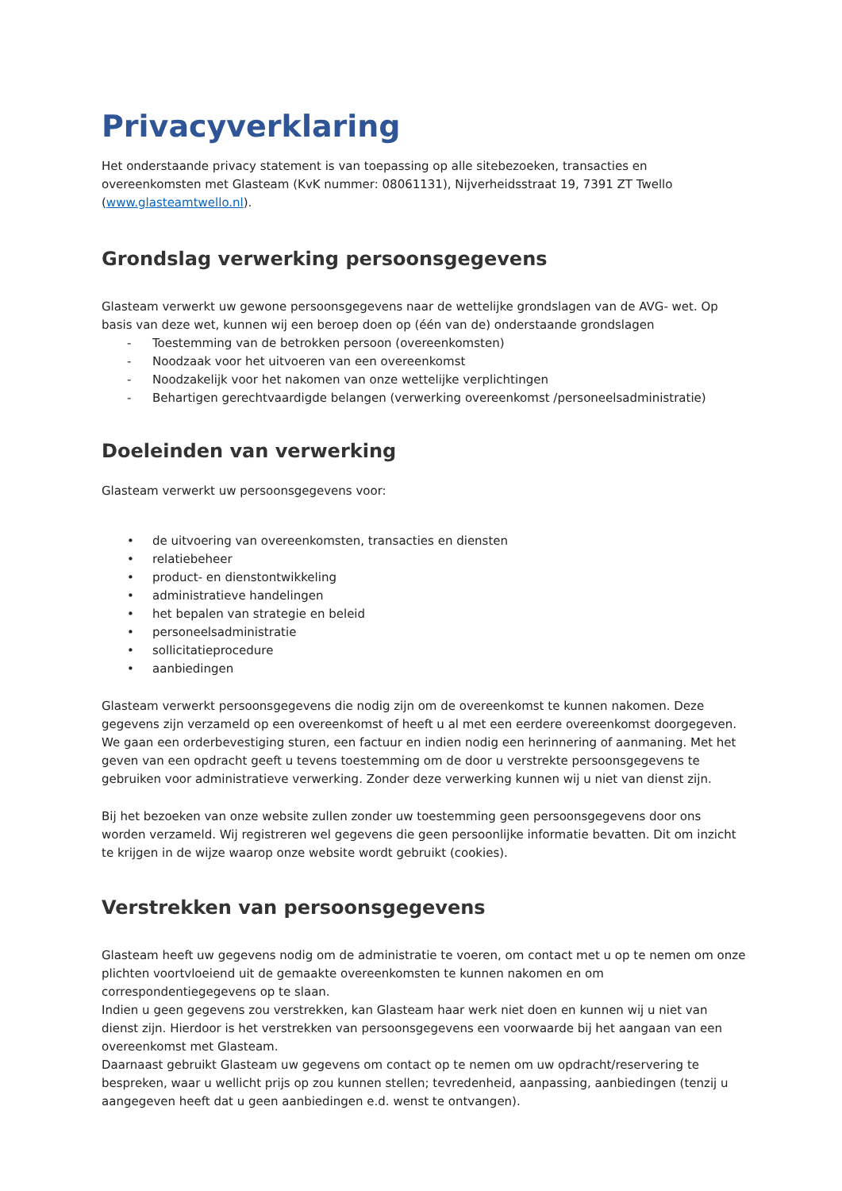Privacyverklaring
Het onderstaande privacy statement is van toepassing op alle sitebezoeken, transacties en overeenkomsten met Glasteam (KvK nummer: 08061131), Nijverheidsstraat 19, 7391 ZT Twello (www.glasteamtwello.nl).
Grondslag verwerking persoonsgegevens
Glasteam verwerkt uw gewone persoonsgegevens naar de wettelijke grondslagen van de AVG- wet. Op basis van deze wet, kunnen wij een beroep doen op (één van de) onderstaande grondslagen
- Toestemming van de betrokken persoon (overeenkomsten)
- Noodzaak voor het uitvoeren van een overeenkomst
- Noodzakelijk voor het nakomen van onze wettelijke verplichtingen
- Behartigen gerechtvaardigde belangen (verwerking overeenkomst /personeelsadministratie)
Doeleinden van verwerking
Glasteam verwerkt uw persoonsgegevens voor:
• de uitvoering van overeenkomsten, transacties en diensten
• relatiebeheer
• product- en dienstontwikkeling
• administratieve handelingen
• het bepalen van strategie en beleid
• personeelsadministratie
• sollicitatieprocedure
• aanbiedingen
Glasteam verwerkt persoonsgegevens die nodig zijn om de overeenkomst te kunnen nakomen. Deze gegevens zijn verzameld op een overeenkomst of heeft u al met een eerdere overeenkomst doorgegeven. We gaan een orderbevestiging sturen, een factuur en indien nodig een herinnering of aanmaning. Met het geven van een opdracht geeft u tevens toestemming om de door u verstrekte persoonsgegevens te gebruiken voor administratieve verwerking. Zonder deze verwerking kunnen wij u niet van dienst zijn.
Bij het bezoeken van onze website zullen zonder uw toestemming geen persoonsgegevens door ons worden verzameld. Wij registreren wel gegevens die geen persoonlijke informatie bevatten. Dit om inzicht te krijgen in de wijze waarop onze website wordt gebruikt (cookies).
Verstrekken van persoonsgegevens
Glasteam heeft uw gegevens nodig om de administratie te voeren, om contact met u op te nemen om onze plichten voortvloeiend uit de gemaakte overeenkomsten te kunnen nakomen en om correspondentiegegevens op te slaan.
Indien u geen gegevens zou verstrekken, kan Glasteam haar werk niet doen en kunnen wij u niet van dienst zijn. Hierdoor is het verstrekken van persoonsgegevens een voorwaarde bij het aangaan van een overeenkomst met Glasteam.
Daarnaast gebruikt Glasteam uw gegevens om contact op te nemen om uw opdracht/reservering te bespreken, waar u wellicht prijs op zou kunnen stellen; tevredenheid, aanpassing, aanbiedingen (tenzij u aangegeven heeft dat u geen aanbiedingen e.d. wenst te ontvangen).